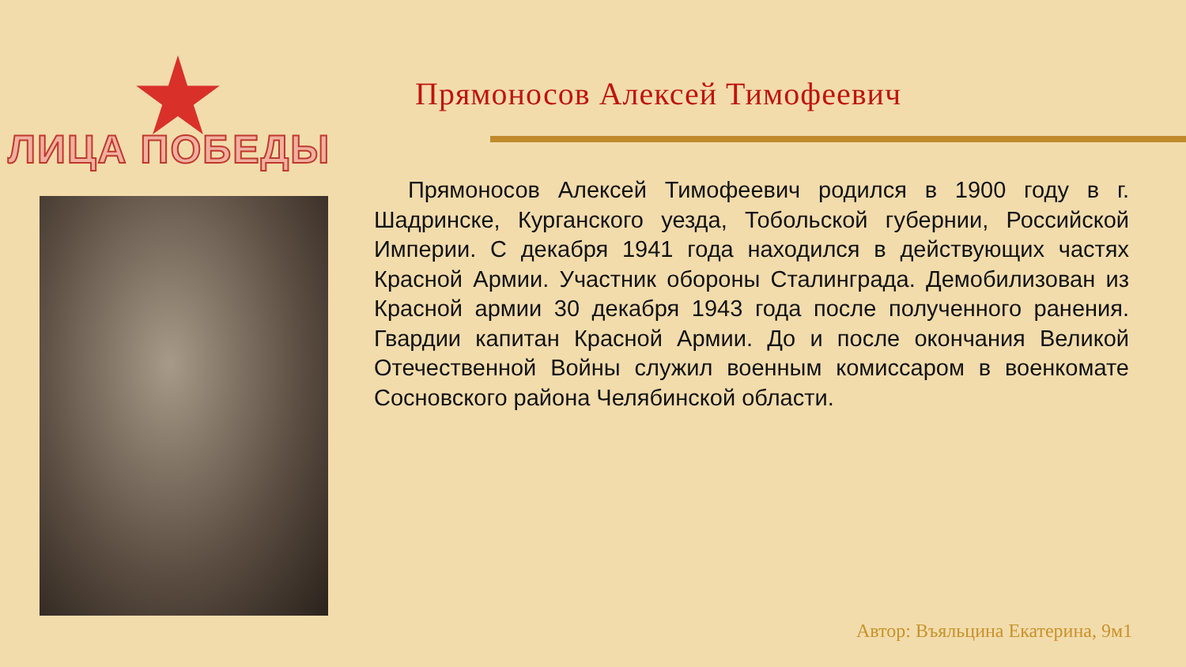ЛИЦА ПОБЕДЫ
Прямоносов Алексей Тимофеевич
Прямоносов Алексей Тимофеевич родился в 1900 году в г. Шадринске, Курганского уезда, Тобольской губернии, Российской Империи. С декабря 1941 года находился в действующих частях Красной Армии. Участник обороны Сталинграда. Демобилизован из Красной армии 30 декабря 1943 года после полученного ранения. Гвардии капитан Красной Армии. До и после окончания Великой Отечественной Войны служил военным комиссаром в военкомате Сосновского района Челябинской области.
Автор: Въяльцина Екатерина, 9м1